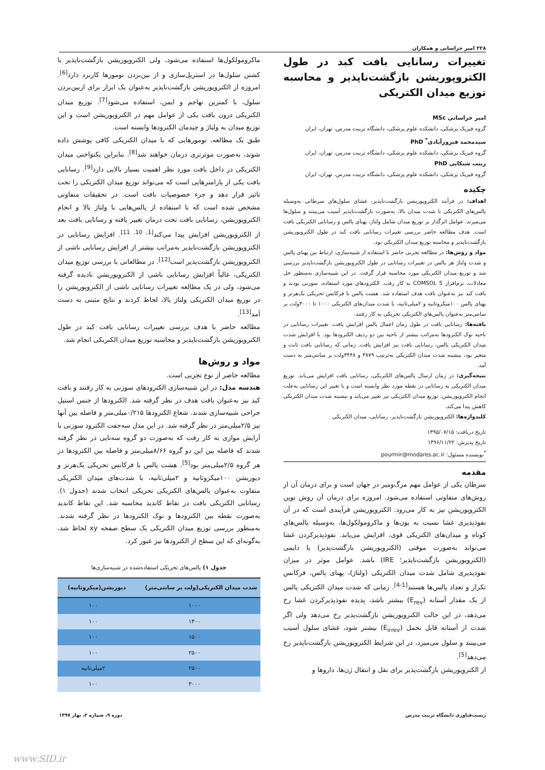۲۲۸ امیر خراسانی و همکاران
تغییرات رسانایی بافت کبد در طول الکتروپوریشن بازگشت‌ناپذیر و محاسبه توزیع میدان الکتریکی
امیر خراسانی MSc
گروه فیزیک پزشکی، دانشکده علوم پزشکی، دانشگاه تربیت مدرس، تهران، ایران
سیدمحمد فیروزآبادی<sup>*</sup> PhD
گروه فیزیک پزشکی، دانشکده علوم پزشکی، دانشگاه تربیت مدرس، تهران، ایران
زینب شنکایی PhD
گروه فیزیک پزشکی، دانشکده علوم پزشکی، دانشگاه تربیت مدرس، تهران، ایران
چکیده
اهداف: در فرآیند الکتروپوریشن بازگشت‌ناپذیر، غشای سلول‌های سرطانی به‌وسیله پالس‌های الکتریکی با شدت میدان بالا، به‌صورت بازگشت‌ناپذیر آسیب می‌بینند و سلول‌ها می‌میرند. عوامل اثرگذار بر توزیع میدان شامل ولتاژ، پهنای پالس و رسانایی الکتریکی بافت است. هدف مطالعه حاضر بررسی تغییرات رسانایی بافت کبد در طول الکتروپوریشن بازگشت‌ناپذیر و محاسبه توزیع میدان الکتریکی بود.
مواد و روش‌ها: در مطالعه تجربی حاضر با استفاده از شبیه‌سازی، ارتباط بین پهنای پالس و شدت ولتاژ هر پالس در تغییرات رسانایی در طول الکتروپوریشن بازگشت‌ناپذیر بررسی شد و توزیع میدان الکتریکی مورد محاسبه قرار گرفت. در این شبیه‌سازی به‌منظور حل معادلات، نرم‌افزار COMSOL 5 به کار رفت. الکترودهای مورد استفاده، سوزنی بودند و بافت کبد نیز به‌عنوان بافت هدف استفاده شد. هشت پالس با فرکانس تحریکی یک‌هرتز و پهنای پالس ۱۰۰میکروثانیه و ۲میلی‌ثانیه، با شدت میدان‌های الکتریکی ۱۰۰۰ تا ۳۰۰۰ولت بر سانتی‌متر به‌عنوان پالس‌های الکتریکی تحریکی به کار رفتند.
یافته‌ها: رسانایی بافت در طول زمان اعمال پالس افزایش یافت. تغییرات رسانایی در ناحیه نوک الکترودها به‌مراتب بیشتر از ناحیه بین دو ردیف الکترودها بود. با افزایش شدت میدان الکتریکی پالس، رسانایی بافت نیز افزایش یافت. زمانی که رسانایی بافت ثابت و متغیر بود، بیشینه شدت میدان الکتریکی به‌ترتیب ۳۸۷۹ و ۳۴۴۸ولت بر سانتی‌متر به دست آمد.
نتیجه‌گیری: در زمان ارسال پالس‌های الکتریکی، رسانایی بافت افزایش می‌یابد. توزیع میدان الکتریکی به رسانایی در نقطه مورد نظر وابسته است و با تغییر این رسانایی به‌علت انجام الکتروپوریشن، توزیع میدان الکتریکی نیز تغییر می‌یابد و بیشینه شدت میدان الکتریکی کاهش پیدا می‌کند.
کلیدواژه‌ها: الکتروپوریشن بازگشت‌ناپذیر، رسانایی، میدان الکتریکی
تاریخ دریافت: ۱۳۹۵/۰۷/۱۵
تاریخ پذیرش: ۱۳۹۶/۱۱/۲۲
<sup>*</sup> نویسنده مسئول: pourmir@modares.ac.ir
مقدمه
سرطان یکی از عوامل مهم مرگ‌ومیر در جهان است و برای درمان آن از روش‌های متفاوتی استفاده می‌شود. امروزه برای درمان آن روش نوین الکتروپوریشن نیز به کار می‌رود. الکتروپوریشن فرآیندی است که در آن نفوذپذیری غشا نسبت به یون‌ها و ماکرومولکول‌ها، به‌وسیله پالس‌های کوتاه و میدان‌های الکتریکی قوی، افزایش می‌یابد. نفوذپذیرکردن غشا می‌تواند به‌صورت موقتی (الکتروپوریشن بازگشت‌پذیر) یا دایمی (الکتروپوریشن بازگشت‌ناپذیر؛ IRE) باشد. عوامل موثر در میزان نفوذپذیری شامل شدت میدان الکتریکی (ولتاژ)، پهنای پالس، فرکانس تکرار و تعداد پالس‌ها هستند<sup>[1-4]</sup>. زمانی که شدت میدان الکتریکی پالس از یک مقدار آستانه (E<sub>rev</sub>) بیشتر باشد، پدیده نفوذپذیرکردن غشا رخ می‌دهد، در این حالت الکتروپوریشن بازگشت‌پذیر رخ می‌دهد ولی اگر شدت از آستانه قابل تحمل (E<sub>irrev</sub>) بیشتر شود، غشای سلول آسیب می‌بینند و سلول می‌میرد، در این شرایط الکتروپوریشن بازگشت‌ناپذیر رخ می‌دهد<sup>[5]</sup>.
از الکتروپوریشن بازگشت‌پذیر برای نقل و انتقال ژن‌ها، داروها و
ماکرومولکول‌ها استفاده می‌شود، ولی الکتروپوریشن بازگشت‌ناپذیر با کشتن سلول‌ها در استریل‌سازی و از بین‌بردن تومورها کاربرد دارد<sup>[6]</sup>. امروزه از الکتروپوریشن بازگشت‌ناپذیر به‌عنوان یک ابزار برای ازبین‌بردن سلول، با کمترین تهاجم و ایمن، استفاده می‌شود<sup>[7]</sup>. توزیع میدان الکتریکی درون بافت یکی از عوامل مهم در الکتروپوریشن است و این توزیع میدان به ولتاژ و چیدمان الکترودها وابسته است.
طبق یک مطالعه، تومورهایی که با میدان الکتریکی کافی پوشش داده شوند، به‌صورت موثرتری درمان خواهند شد<sup>[8]</sup>. بنابراین یکنواختی میدان الکتریکی در داخل بافت مورد نظر اهمیت بسیار بالایی دارد<sup>[9]</sup>. رسانایی بافت یکی از پارامترهایی است که می‌تواند توزیع میدان الکتریکی را تحت تاثیر قرار دهد و جزء خصوصیات بافت است. در تحقیقات متفاوتی مشخص شده است که با استفاده از پالس‌هایی با ولتاژ بالا و انجام الکتروپوریشن، رسانایی بافت تحت درمان تغییر یافته و رسانایی بافت بعد از الکتروپوریشن افزایش پیدا می‌کند<sup>[1, 10, 11]</sup>. افزایش رسانایی در الکتروپوریشن بازگشت‌ناپذیر به‌مراتب بیشتر از افزایش رسانایی ناشی از الکتروپوریشن بازگشت‌پذیر است<sup>[12]</sup>. در مطالعاتی با بررسی توزیع میدان الکتریکی، غالباً افزایش رسانایی ناشی از الکتروپوریشن نادیده گرفته می‌شود، ولی در یک مطالعه تغییرات رسانایی ناشی از الکتروپوریشن را در توزیع میدان الکتریکی ولتاژ بالا، لحاظ کردند و نتایج مثبتی به دست آمد<sup>[13]</sup>.
مطالعه حاضر با هدف بررسی تغییرات رسانایی بافت کبد در طول الکتروپوریشن بازگشت‌ناپذیر و محاسبه توزیع میدان الکتریکی انجام شد.
مواد و روش‌ها
مطالعه حاضر از نوع تجربی است.
هندسه مدل: در این شبیه‌سازی الکترودهای سوزنی به کار رفتند و بافت کبد نیز به‌عنوان بافت هدف در نظر گرفته شد. الکترودها از جنس استیل جراحی شبیه‌سازی شدند. شعاع الکترودها ۰/۲۱۵میلی‌متر و فاصله بین آنها نیز ۲/۵میلی‌متر در نظر گرفته شد. در این مدل سه‌جفت الکترود سوزنی با آرایش موازی به کار رفت که به‌صورت دو گروه سه‌تایی در نظر گرفته شدند که فاصله بین این دو گروه ۸/۶۶میلی‌متر و فاصله بین الکترودها در هر گروه ۲/۵میلی‌متر بود<sup>[5]</sup>. هشت پالس با فرکانس تحریکی یک‌هرتز و دیوریشن ۱۰۰میکروثانیه و ۲میلی‌ثانیه، با شدت‌های میدان الکتریکی متفاوت به‌عنوان پالس‌های الکتریکی تحریکی انتخاب شدند (جدول ۱). رسانایی الکتریکی بافت در نقاط کاندید محاسبه شد. این نقاط کاندید به‌صورت نقطه بین الکترودها و نوک الکترودها در نظر گرفته شدند. به‌منظور بررسی توزیع میدان الکتریکی یک سطح صفحه xy لحاظ شد، به‌گونه‌ای که این سطح از الکترودها نیز عبور کرد.
جدول ۱) پالس‌های تحریکی استفاده‌شده در شبیه‌سازی‌ها
| شدت میدان الکتریکی (ولت بر سانتی‌متر) | دیوریشن (میکروثانیه) |
| --- | --- |
| ۱۰۰۰ | ۱۰۰ |
| ۱۳۰۰ | ۱۰۰ |
| ۱۵۰۰ | ۱۰۰ |
| ۲۵۰۰ | ۱۰۰ |
| ۲۵۰۰ | ۲میلی‌ثانیه |
| ۳۰۰۰ | ۱۰۰ |
زیست‌فناوری دانشگاه تربیت مدرس دوره ۹، شماره ۲، بهار ۱۳۹۷
www.SID.ir